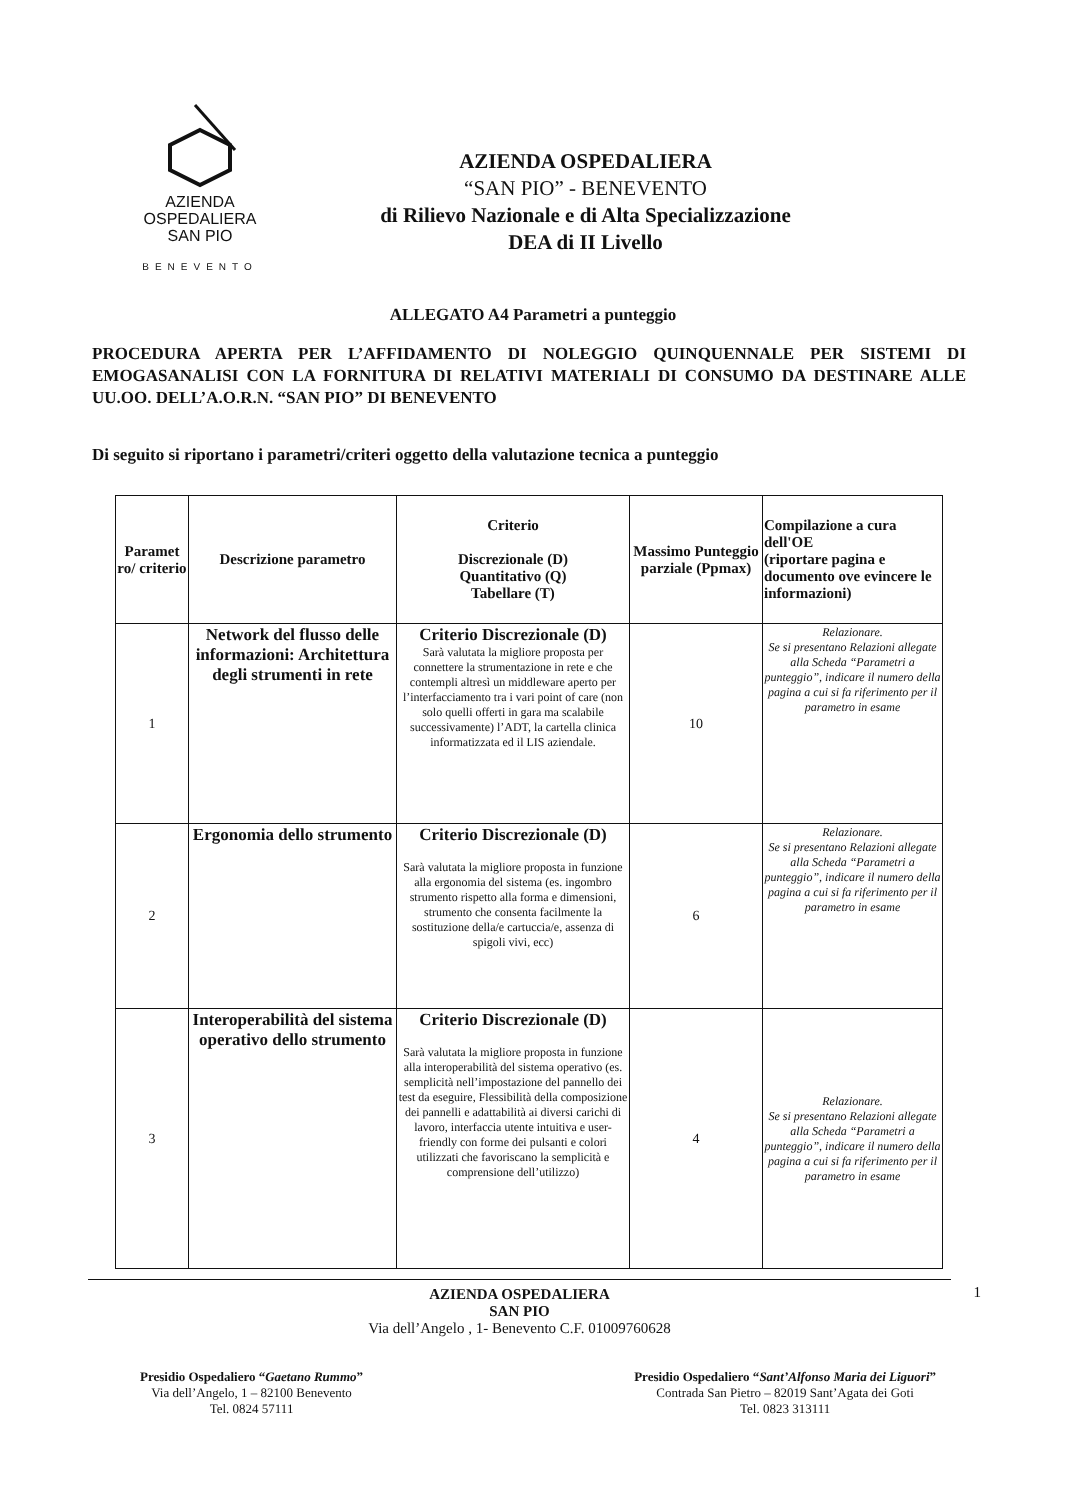AZIENDA
OSPEDALIERA
SAN PIO
BENEVENTO
AZIENDA OSPEDALIERA
“SAN PIO” - BENEVENTO
di Rilievo Nazionale e di Alta Specializzazione
DEA di II Livello
ALLEGATO A4 Parametri a punteggio
PROCEDURA APERTA PER L’AFFIDAMENTO DI NOLEGGIO QUINQUENNALE PER SISTEMI DI EMOGASANALISI CON LA FORNITURA DI RELATIVI MATERIALI DI CONSUMO DA DESTINARE ALLE UU.OO. DELL’A.O.R.N. “SAN PIO” DI BENEVENTO
Di seguito si riportano i parametri/criteri oggetto della valutazione tecnica a punteggio
| Paramet ro/ criterio | Descrizione parametro | Criterio Discrezionale (D) Quantitativo (Q) Tabellare (T) | Massimo Punteggio parziale (Ppmax) | Compilazione a cura dell'OE (riportare pagina e documento ove evincere le informazioni) |
| --- | --- | --- | --- | --- |
| 1 | Network del flusso delle informazioni: Architettura degli strumenti in rete | Criterio Discrezionale (D) Sarà valutata la migliore proposta per connettere la strumentazione in rete e che contempli altresì un middleware aperto per l’interfacciamento tra i vari point of care (non solo quelli offerti in gara ma scalabile successivamente) l’ADT, la cartella clinica informatizzata ed il LIS aziendale. | 10 | Relazionare. Se si presentano Relazioni allegate alla Scheda “Parametri a punteggio”, indicare il numero della pagina a cui si fa riferimento per il parametro in esame |
| 2 | Ergonomia dello strumento | Criterio Discrezionale (D) Sarà valutata la migliore proposta in funzione alla ergonomia del sistema (es. ingombro strumento rispetto alla forma e dimensioni, strumento che consenta facilmente la sostituzione della/e cartuccia/e, assenza di spigoli vivi, ecc) | 6 | Relazionare. Se si presentano Relazioni allegate alla Scheda “Parametri a punteggio”, indicare il numero della pagina a cui si fa riferimento per il parametro in esame |
| 3 | Interoperabilità del sistema operativo dello strumento | Criterio Discrezionale (D) Sarà valutata la migliore proposta in funzione alla interoperabilità del sistema operativo (es. semplicità nell’impostazione del pannello dei test da eseguire, Flessibilità della composizione dei pannelli e adattabilità ai diversi carichi di lavoro, interfaccia utente intuitiva e user-friendly con forme dei pulsanti e colori utilizzati che favoriscano la semplicità e comprensione dell’utilizzo) | 4 | Relazionare. Se si presentano Relazioni allegate alla Scheda “Parametri a punteggio”, indicare il numero della pagina a cui si fa riferimento per il parametro in esame |
AZIENDA OSPEDALIERA
SAN PIO
Via dell’Angelo , 1- Benevento C.F. 01009760628
1
Presidio Ospedaliero “Gaetano Rummo”
Via dell’Angelo, 1 – 82100 Benevento
Tel. 0824 57111
Presidio Ospedaliero “Sant’Alfonso Maria dei Liguori”
Contrada San Pietro – 82019 Sant’Agata dei Goti
Tel. 0823 313111